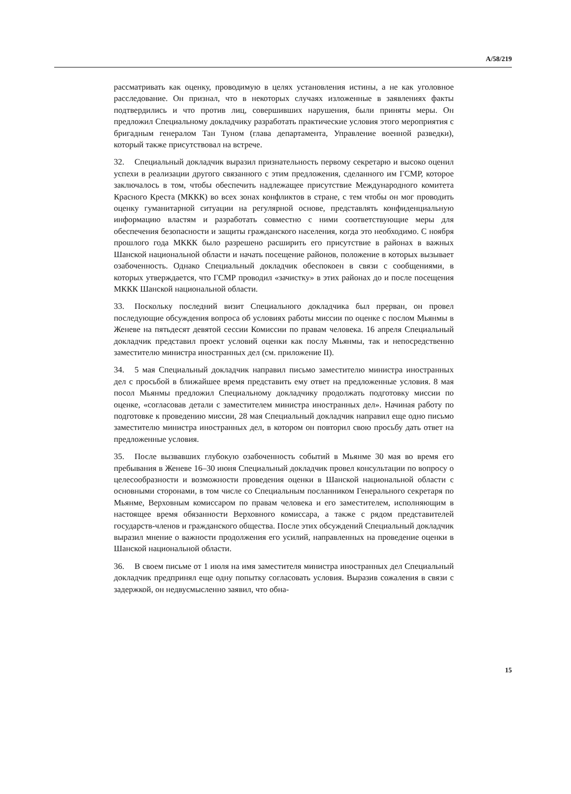A/58/219
рассматривать как оценку, проводимую в целях установления истины, а не как уголовное расследование. Он признал, что в некоторых случаях изложенные в заявлениях факты подтвердились и что против лиц, совершивших нарушения, были приняты меры. Он предложил Специальному докладчику разработать практические условия этого мероприятия с бригадным генералом Тан Туном (глава департамента, Управление военной разведки), который также присутствовал на встрече.
32. Специальный докладчик выразил признательность первому секретарю и высоко оценил успехи в реализации другого связанного с этим предложения, сделанного им ГСМР, которое заключалось в том, чтобы обеспечить надлежащее присутствие Международного комитета Красного Креста (МККК) во всех зонах конфликтов в стране, с тем чтобы он мог проводить оценку гуманитарной ситуации на регулярной основе, представлять конфиденциальную информацию властям и разработать совместно с ними соответствующие меры для обеспечения безопасности и защиты гражданского населения, когда это необходимо. С ноября прошлого года МККК было разрешено расширить его присутствие в районах в важных Шанской национальной области и начать посещение районов, положение в которых вызывает озабоченность. Однако Специальный докладчик обеспокоен в связи с сообщениями, в которых утверждается, что ГСМР проводил «зачистку» в этих районах до и после посещения МККК Шанской национальной области.
33. Поскольку последний визит Специального докладчика был прерван, он провел последующие обсуждения вопроса об условиях работы миссии по оценке с послом Мьянмы в Женеве на пятьдесят девятой сессии Комиссии по правам человека. 16 апреля Специальный докладчик представил проект условий оценки как послу Мьянмы, так и непосредственно заместителю министра иностранных дел (см. приложение II).
34. 5 мая Специальный докладчик направил письмо заместителю министра иностранных дел с просьбой в ближайшее время представить ему ответ на предложенные условия. 8 мая посол Мьянмы предложил Специальному докладчику продолжать подготовку миссии по оценке, «согласовав детали с заместителем министра иностранных дел». Начиная работу по подготовке к проведению миссии, 28 мая Специальный докладчик направил еще одно письмо заместителю министра иностранных дел, в котором он повторил свою просьбу дать ответ на предложенные условия.
35. После вызвавших глубокую озабоченность событий в Мьянме 30 мая во время его пребывания в Женеве 16–30 июня Специальный докладчик провел консультации по вопросу о целесообразности и возможности проведения оценки в Шанской национальной области с основными сторонами, в том числе со Специальным посланником Генерального секретаря по Мьянме, Верховным комиссаром по правам человека и его заместителем, исполняющим в настоящее время обязанности Верховного комиссара, а также с рядом представителей государств-членов и гражданского общества. После этих обсуждений Специальный докладчик выразил мнение о важности продолжения его усилий, направленных на проведение оценки в Шанской национальной области.
36. В своем письме от 1 июля на имя заместителя министра иностранных дел Специальный докладчик предпринял еще одну попытку согласовать условия. Выразив сожаления в связи с задержкой, он недвусмысленно заявил, что обна-
15